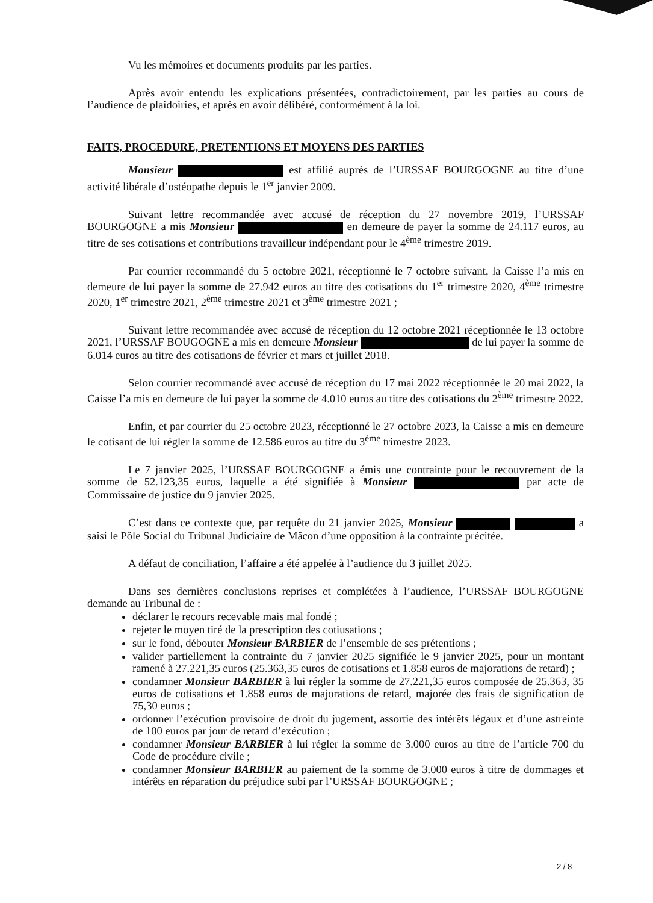Vu les mémoires et documents produits par les parties.
Après avoir entendu les explications présentées, contradictoirement, par les parties au cours de l’audience de plaidoiries, et après en avoir délibéré, conformément à la loi.
FAITS, PROCEDURE, PRETENTIONS ET MOYENS DES PARTIES
Monsieur est affilié auprès de l’URSSAF BOURGOGNE au titre d’une activité libérale d’ostéopathe depuis le 1<sup>er</sup> janvier 2009.
Suivant lettre recommandée avec accusé de réception du 27 novembre 2019, l’URSSAF BOURGOGNE a mis Monsieur en demeure de payer la somme de 24.117 euros, au titre de ses cotisations et contributions travailleur indépendant pour le 4<sup>ème</sup> trimestre 2019.
Par courrier recommandé du 5 octobre 2021, réceptionné le 7 octobre suivant, la Caisse l’a mis en demeure de lui payer la somme de 27.942 euros au titre des cotisations du 1<sup>er</sup> trimestre 2020, 4<sup>ème</sup> trimestre 2020, 1<sup>er</sup> trimestre 2021, 2<sup>ème</sup> trimestre 2021 et 3<sup>ème</sup> trimestre 2021 ;
Suivant lettre recommandée avec accusé de réception du 12 octobre 2021 réceptionnée le 13 octobre 2021, l’URSSAF BOUGOGNE a mis en demeure Monsieur de lui payer la somme de 6.014 euros au titre des cotisations de février et mars et juillet 2018.
Selon courrier recommandé avec accusé de réception du 17 mai 2022 réceptionnée le 20 mai 2022, la Caisse l’a mis en demeure de lui payer la somme de 4.010 euros au titre des cotisations du 2<sup>ème</sup> trimestre 2022.
Enfin, et par courrier du 25 octobre 2023, réceptionné le 27 octobre 2023, la Caisse a mis en demeure le cotisant de lui régler la somme de 12.586 euros au titre du 3<sup>ème</sup> trimestre 2023.
Le 7 janvier 2025, l’URSSAF BOURGOGNE a émis une contrainte pour le recouvrement de la somme de 52.123,35 euros, laquelle a été signifiée à Monsieur par acte de Commissaire de justice du 9 janvier 2025.
C’est dans ce contexte que, par requête du 21 janvier 2025, Monsieur a saisi le Pôle Social du Tribunal Judiciaire de Mâcon d’une opposition à la contrainte précitée.
A défaut de conciliation, l’affaire a été appelée à l’audience du 3 juillet 2025.
Dans ses dernières conclusions reprises et complétées à l’audience, l’URSSAF BOURGOGNE demande au Tribunal de :
déclarer le recours recevable mais mal fondé ;
rejeter le moyen tiré de la prescription des cotiusations ;
sur le fond, débouter Monsieur BARBIER de l’ensemble de ses prétentions ;
valider partiellement la contrainte du 7 janvier 2025 signifiée le 9 janvier 2025, pour un montant ramené à 27.221,35 euros (25.363,35 euros de cotisations et 1.858 euros de majorations de retard) ;
condamner Monsieur BARBIER à lui régler la somme de 27.221,35 euros composée de 25.363, 35 euros de cotisations et 1.858 euros de majorations de retard, majorée des frais de signification de 75,30 euros ;
ordonner l’exécution provisoire de droit du jugement, assortie des intérêts légaux et d’une astreinte de 100 euros par jour de retard d’exécution ;
condamner Monsieur BARBIER à lui régler la somme de 3.000 euros au titre de l’article 700 du Code de procédure civile ;
condamner Monsieur BARBIER au paiement de la somme de 3.000 euros à titre de dommages et intérêts en réparation du préjudice subi par l’URSSAF BOURGOGNE ;
2 / 8